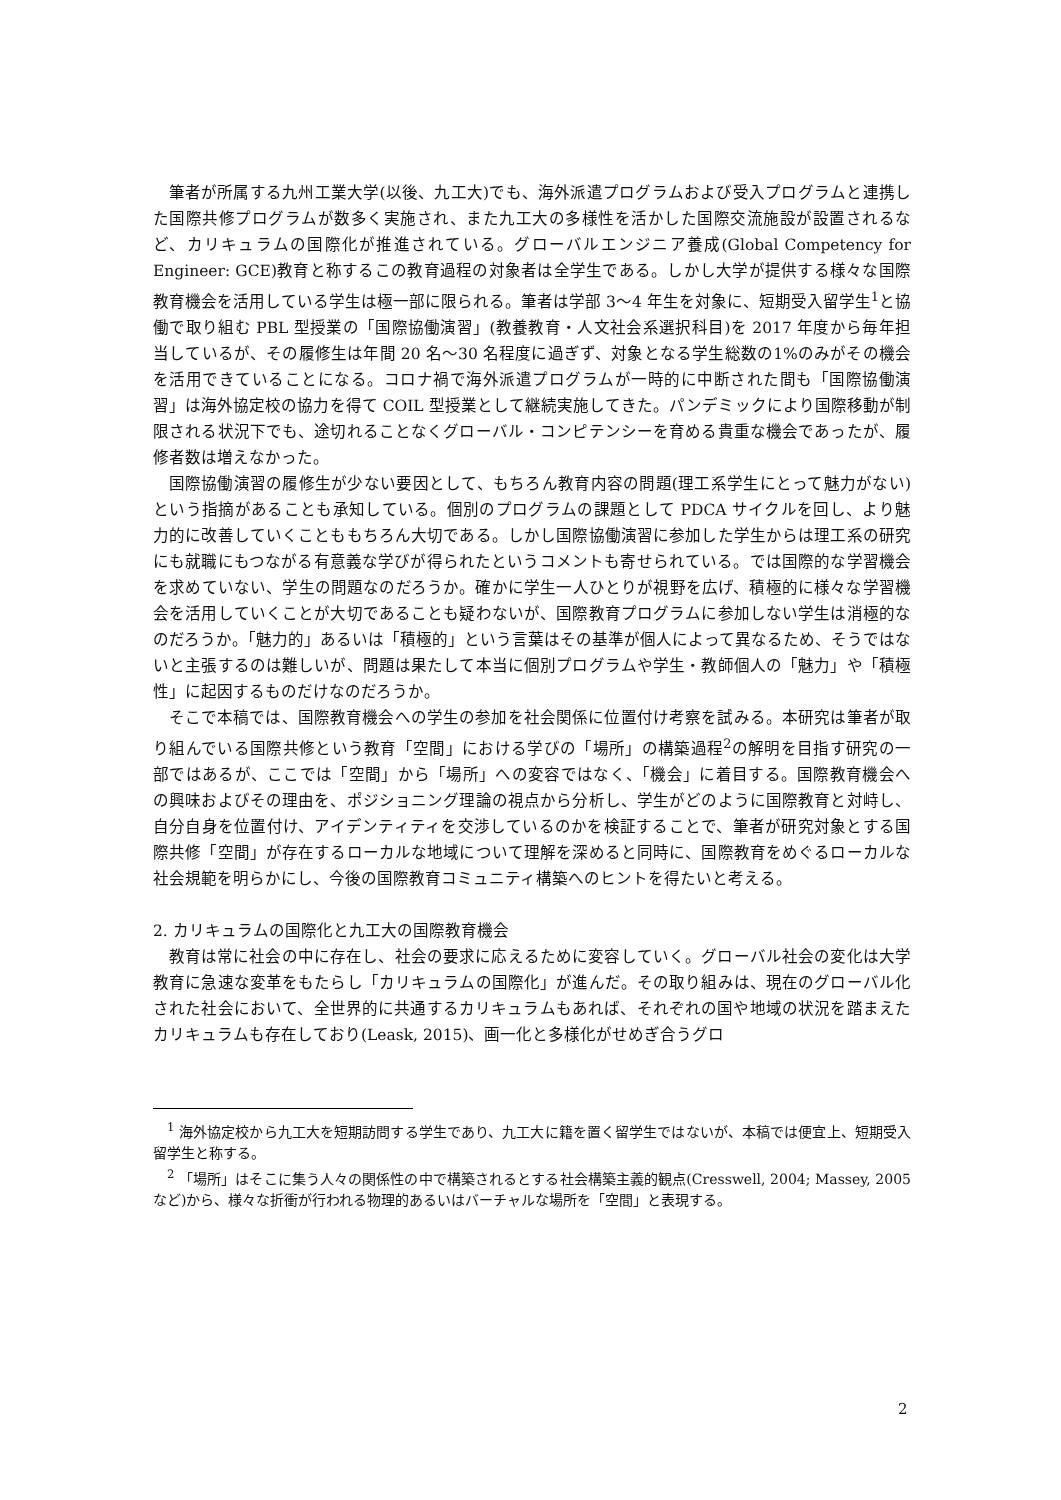筆者が所属する九州工業大学(以後、九工大)でも、海外派遣プログラムおよび受入プログラムと連携した国際共修プログラムが数多く実施され、また九工大の多様性を活かした国際交流施設が設置されるなど、カリキュラムの国際化が推進されている。グローバルエンジニア養成(Global Competency for Engineer: GCE)教育と称するこの教育過程の対象者は全学生である。しかし大学が提供する様々な国際教育機会を活用している学生は極一部に限られる。筆者は学部 3〜4 年生を対象に、短期受入留学生<sup>1</sup>と協働で取り組む PBL 型授業の「国際協働演習」(教養教育・人文社会系選択科目)を 2017 年度から毎年担当しているが、その履修生は年間 20 名〜30 名程度に過ぎず、対象となる学生総数の1%のみがその機会を活用できていることになる。コロナ禍で海外派遣プログラムが一時的に中断された間も「国際協働演習」は海外協定校の協力を得て COIL 型授業として継続実施してきた。パンデミックにより国際移動が制限される状況下でも、途切れることなくグローバル・コンピテンシーを育める貴重な機会であったが、履修者数は増えなかった。
国際協働演習の履修生が少ない要因として、もちろん教育内容の問題(理工系学生にとって魅力がない)という指摘があることも承知している。個別のプログラムの課題として PDCA サイクルを回し、より魅力的に改善していくことももちろん大切である。しかし国際協働演習に参加した学生からは理工系の研究にも就職にもつながる有意義な学びが得られたというコメントも寄せられている。では国際的な学習機会を求めていない、学生の問題なのだろうか。確かに学生一人ひとりが視野を広げ、積極的に様々な学習機会を活用していくことが大切であることも疑わないが、国際教育プログラムに参加しない学生は消極的なのだろうか。「魅力的」あるいは「積極的」という言葉はその基準が個人によって異なるため、そうではないと主張するのは難しいが、問題は果たして本当に個別プログラムや学生・教師個人の「魅力」や「積極性」に起因するものだけなのだろうか。
そこで本稿では、国際教育機会への学生の参加を社会関係に位置付け考察を試みる。本研究は筆者が取り組んでいる国際共修という教育「空間」における学びの「場所」の構築過程<sup>2</sup>の解明を目指す研究の一部ではあるが、ここでは「空間」から「場所」への変容ではなく、「機会」に着目する。国際教育機会への興味およびその理由を、ポジショニング理論の視点から分析し、学生がどのように国際教育と対峙し、自分自身を位置付け、アイデンティティを交渉しているのかを検証することで、筆者が研究対象とする国際共修「空間」が存在するローカルな地域について理解を深めると同時に、国際教育をめぐるローカルな社会規範を明らかにし、今後の国際教育コミュニティ構築へのヒントを得たいと考える。
2. カリキュラムの国際化と九工大の国際教育機会
教育は常に社会の中に存在し、社会の要求に応えるために変容していく。グローバル社会の変化は大学教育に急速な変革をもたらし「カリキュラムの国際化」が進んだ。その取り組みは、現在のグローバル化された社会において、全世界的に共通するカリキュラムもあれば、それぞれの国や地域の状況を踏まえたカリキュラムも存在しており(Leask, 2015)、画一化と多様化がせめぎ合うグロ
<sup>1</sup> 海外協定校から九工大を短期訪問する学生であり、九工大に籍を置く留学生ではないが、本稿では便宜上、短期受入留学生と称する。
<sup>2</sup> 「場所」はそこに集う人々の関係性の中で構築されるとする社会構築主義的観点(Cresswell, 2004; Massey, 2005 など)から、様々な折衝が行われる物理的あるいはバーチャルな場所を「空間」と表現する。
2